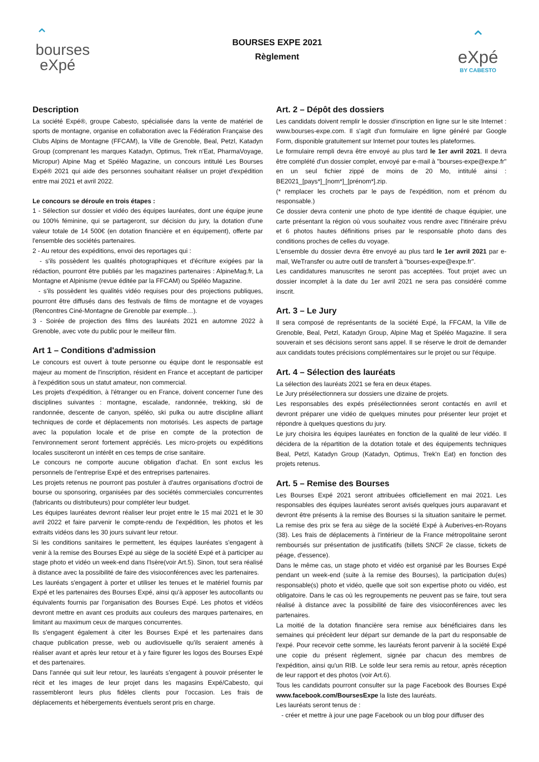⌃
bourses
eXpé
BOURSES EXPE 2021
Règlement
⌃
eXpé
BY CABESTO
Description
La société Expé®, groupe Cabesto, spécialisée dans la vente de matériel de sports de montagne, organise en collaboration avec la Fédération Française des Clubs Alpins de Montagne (FFCAM), la Ville de Grenoble, Beal, Petzl, Katadyn Group (comprenant les marques Katadyn, Optimus, Trek n'Eat, PharmaVoyage, Micropur) Alpine Mag et Spéléo Magazine, un concours intitulé Les Bourses Expé® 2021 qui aide des personnes souhaitant réaliser un projet d'expédition entre mai 2021 et avril 2022.
Le concours se déroule en trois étapes :
1 - Sélection sur dossier et vidéo des équipes lauréates, dont une équipe jeune ou 100% féminine, qui se partageront, sur décision du jury, la dotation d'une valeur totale de 14 500€ (en dotation financière et en équipement), offerte par l'ensemble des sociétés partenaires.
2 - Au retour des expéditions, envoi des reportages qui :
- s'ils possèdent les qualités photographiques et d'écriture exigées par la rédaction, pourront être publiés par les magazines partenaires : AlpineMag.fr, La Montagne et Alpinisme (revue éditée par la FFCAM) ou Spéléo Magazine.
- s'ils possèdent les qualités vidéo requises pour des projections publiques, pourront être diffusés dans des festivals de films de montagne et de voyages (Rencontres Ciné-Montagne de Grenoble par exemple…).
3 - Soirée de projection des films des lauréats 2021 en automne 2022 à Grenoble, avec vote du public pour le meilleur film.
Art 1 – Conditions d'admission
Le concours est ouvert à toute personne ou équipe dont le responsable est majeur au moment de l'inscription, résident en France et acceptant de participer à l'expédition sous un statut amateur, non commercial.
Les projets d'expédition, à l'étranger ou en France, doivent concerner l'une des disciplines suivantes : montagne, escalade, randonnée, trekking, ski de randonnée, descente de canyon, spéléo, ski pulka ou autre discipline alliant techniques de corde et déplacements non motorisés. Les aspects de partage avec la population locale et de prise en compte de la protection de l'environnement seront fortement appréciés. Les micro-projets ou expéditions locales susciteront un intérêt en ces temps de crise sanitaire.
Le concours ne comporte aucune obligation d'achat. En sont exclus les personnels de l'entreprise Expé et des entreprises partenaires.
Les projets retenus ne pourront pas postuler à d'autres organisations d'octroi de bourse ou sponsoring, organisées par des sociétés commerciales concurrentes (fabricants ou distributeurs) pour compléter leur budget.
Les équipes lauréates devront réaliser leur projet entre le 15 mai 2021 et le 30 avril 2022 et faire parvenir le compte-rendu de l'expédition, les photos et les extraits vidéos dans les 30 jours suivant leur retour.
Si les conditions sanitaires le permettent, les équipes lauréates s'engagent à venir à la remise des Bourses Expé au siège de la société Expé et à participer au stage photo et vidéo un week-end dans l'Isère(voir Art.5). Sinon, tout sera réalisé à distance avec la possibilité de faire des visioconférences avec les partenaires.
Les lauréats s'engagent à porter et utiliser les tenues et le matériel fournis par Expé et les partenaires des Bourses Expé, ainsi qu'à apposer les autocollants ou équivalents fournis par l'organisation des Bourses Expé. Les photos et vidéos devront mettre en avant ces produits aux couleurs des marques partenaires, en limitant au maximum ceux de marques concurrentes.
Ils s'engagent également à citer les Bourses Expé et les partenaires dans chaque publication presse, web ou audiovisuelle qu'ils seraient amenés à réaliser avant et après leur retour et à y faire figurer les logos des Bourses Expé et des partenaires.
Dans l'année qui suit leur retour, les lauréats s'engagent à pouvoir présenter le récit et les images de leur projet dans les magasins Expé/Cabesto, qui rassembleront leurs plus fidèles clients pour l'occasion. Les frais de déplacements et hébergements éventuels seront pris en charge.
Art. 2 – Dépôt des dossiers
Les candidats doivent remplir le dossier d'inscription en ligne sur le site Internet : www.bourses-expe.com. Il s'agit d'un formulaire en ligne généré par Google Form, disponible gratuitement sur Internet pour toutes les plateformes.
Le formulaire rempli devra être envoyé au plus tard le 1er avril 2021. Il devra être complété d'un dossier complet, envoyé par e-mail à "bourses-expe@expe.fr" en un seul fichier zippé de moins de 20 Mo, intitulé ainsi : BE2021_[pays*]_[nom*]_[prénom*].zip.
(* remplacer les crochets par le pays de l'expédition, nom et prénom du responsable.)
Ce dossier devra contenir une photo de type identité de chaque équipier, une carte présentant la région où vous souhaitez vous rendre avec l'itinéraire prévu et 6 photos hautes définitions prises par le responsable photo dans des conditions proches de celles du voyage.
L'ensemble du dossier devra être envoyé au plus tard le 1er avril 2021 par e-mail, WeTransfer ou autre outil de transfert à "bourses-expe@expe.fr".
Les candidatures manuscrites ne seront pas acceptées. Tout projet avec un dossier incomplet à la date du 1er avril 2021 ne sera pas considéré comme inscrit.
Art. 3 – Le Jury
Il sera composé de représentants de la société Expé, la FFCAM, la Ville de Grenoble, Beal, Petzl, Katadyn Group, Alpine Mag et Spéléo Magazine. Il sera souverain et ses décisions seront sans appel. Il se réserve le droit de demander aux candidats toutes précisions complémentaires sur le projet ou sur l'équipe.
Art. 4 – Sélection des lauréats
La sélection des lauréats 2021 se fera en deux étapes.
Le Jury présélectionnera sur dossiers une dizaine de projets.
Les responsables des expés présélectionnées seront contactés en avril et devront préparer une vidéo de quelques minutes pour présenter leur projet et répondre à quelques questions du jury.
Le jury choisira les équipes lauréates en fonction de la qualité de leur vidéo. Il décidera de la répartition de la dotation totale et des équipements techniques Beal, Petzl, Katadyn Group (Katadyn, Optimus, Trek'n Eat) en fonction des projets retenus.
Art. 5 – Remise des Bourses
Les Bourses Expé 2021 seront attribuées officiellement en mai 2021. Les responsables des équipes lauréates seront avisés quelques jours auparavant et devront être présents à la remise des Bourses si la situation sanitaire le permet. La remise des prix se fera au siège de la société Expé à Auberives-en-Royans (38). Les frais de déplacements à l'intérieur de la France métropolitaine seront remboursés sur présentation de justificatifs (billets SNCF 2e classe, tickets de péage, d'essence).
Dans le même cas, un stage photo et vidéo est organisé par les Bourses Expé pendant un week-end (suite à la remise des Bourses), la participation du(es) responsable(s) photo et vidéo, quelle que soit son expertise photo ou vidéo, est obligatoire. Dans le cas où les regroupements ne peuvent pas se faire, tout sera réalisé à distance avec la possibilité de faire des visioconférences avec les partenaires.
La moitié de la dotation financière sera remise aux bénéficiaires dans les semaines qui précèdent leur départ sur demande de la part du responsable de l'expé. Pour recevoir cette somme, les lauréats feront parvenir à la société Expé une copie du présent règlement, signée par chacun des membres de l'expédition, ainsi qu'un RIB. Le solde leur sera remis au retour, après réception de leur rapport et des photos (voir Art.6).
Tous les candidats pourront consulter sur la page Facebook des Bourses Expé www.facebook.com/BoursesExpe la liste des lauréats.
Les lauréats seront tenus de :
- créer et mettre à jour une page Facebook ou un blog pour diffuser des